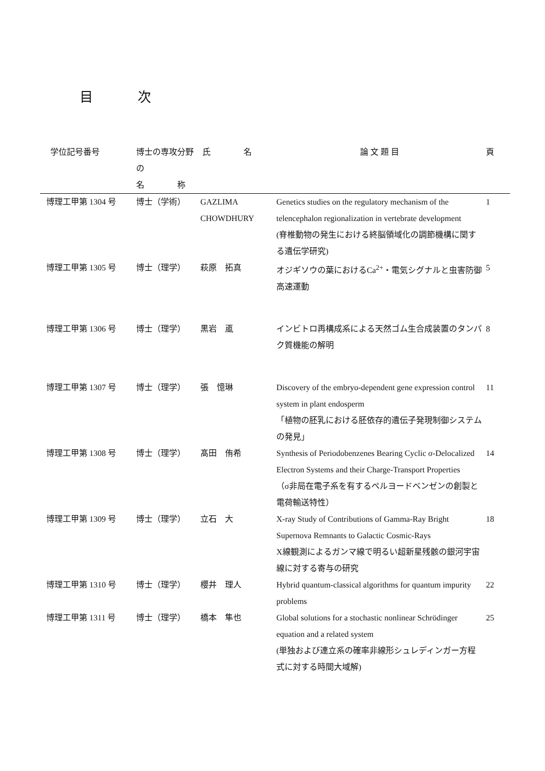目 次
| 学位記号番号 | 博士の専攻分野の 名 称 | 氏 名 | 論 文 題 目 | 頁 |
| --- | --- | --- | --- | --- |
| 博理工甲第 1304 号 | 博士（学術） | GAZLIMA CHOWDHURY | Genetics studies on the regulatory mechanism of the telencephalon regionalization in vertebrate development (脊椎動物の発生における終脳領域化の調節機構に関する遺伝学研究) | 1 |
| 博理工甲第 1305 号 | 博士（理学） | 萩原 拓真 | オジギソウの葉におけるCa<sup>2+</sup>・電気シグナルと虫害防御高速運動 | 5 |
| 博理工甲第 1306 号 | 博士（理学） | 黒岩 颪 | インビトロ再構成系による天然ゴム生合成装置のタンパク質機能の解明 | 8 |
| 博理工甲第 1307 号 | 博士（理学） | 張 憶琳 | Discovery of the embryo-dependent gene expression control system in plant endosperm 「植物の胚乳における胚依存的遺伝子発現制御システムの発見」 | 11 |
| 博理工甲第 1308 号 | 博士（理学） | 髙田 侑希 | Synthesis of Periodobenzenes Bearing Cyclic σ-Delocalized Electron Systems and their Charge-Transport Properties （σ非局在電子系を有するペルヨードベンゼンの創製と電荷輸送特性） | 14 |
| 博理工甲第 1309 号 | 博士（理学） | 立石 大 | X-ray Study of Contributions of Gamma-Ray Bright Supernova Remnants to Galactic Cosmic-Rays X線観測によるガンマ線で明るい超新星残骸の銀河宇宙線に対する寄与の研究 | 18 |
| 博理工甲第 1310 号 | 博士（理学） | 櫻井 理人 | Hybrid quantum-classical algorithms for quantum impurity problems | 22 |
| 博理工甲第 1311 号 | 博士（理学） | 橋本 隼也 | Global solutions for a stochastic nonlinear Schrödinger equation and a related system (単独および連立系の確率非線形シュレディンガー方程式に対する時間大域解) | 25 |